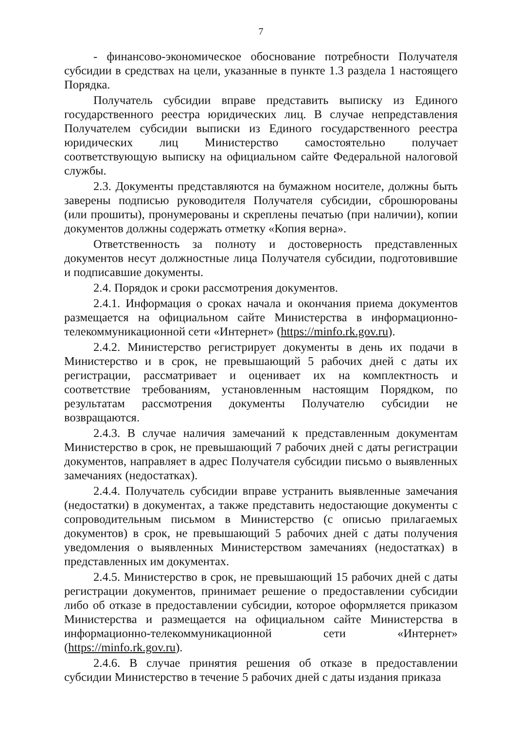7
- финансово-экономическое обоснование потребности Получателя субсидии в средствах на цели, указанные в пункте 1.3 раздела 1 настоящего Порядка.
Получатель субсидии вправе представить выписку из Единого государственного реестра юридических лиц. В случае непредставления Получателем субсидии выписки из Единого государственного реестра юридических лиц Министерство самостоятельно получает соответствующую выписку на официальном сайте Федеральной налоговой службы.
2.3. Документы представляются на бумажном носителе, должны быть заверены подписью руководителя Получателя субсидии, сброшюрованы (или прошиты), пронумерованы и скреплены печатью (при наличии), копии документов должны содержать отметку «Копия верна».
Ответственность за полноту и достоверность представленных документов несут должностные лица Получателя субсидии, подготовившие и подписавшие документы.
2.4. Порядок и сроки рассмотрения документов.
2.4.1. Информация о сроках начала и окончания приема документов размещается на официальном сайте Министерства в информационно-телекоммуникационной сети «Интернет» (https://minfo.rk.gov.ru).
2.4.2. Министерство регистрирует документы в день их подачи в Министерство и в срок, не превышающий 5 рабочих дней с даты их регистрации, рассматривает и оценивает их на комплектность и соответствие требованиям, установленным настоящим Порядком, по результатам рассмотрения документы Получателю субсидии не возвращаются.
2.4.3. В случае наличия замечаний к представленным документам Министерство в срок, не превышающий 7 рабочих дней с даты регистрации документов, направляет в адрес Получателя субсидии письмо о выявленных замечаниях (недостатках).
2.4.4. Получатель субсидии вправе устранить выявленные замечания (недостатки) в документах, а также представить недостающие документы с сопроводительным письмом в Министерство (с описью прилагаемых документов) в срок, не превышающий 5 рабочих дней с даты получения уведомления о выявленных Министерством замечаниях (недостатках) в представленных им документах.
2.4.5. Министерство в срок, не превышающий 15 рабочих дней с даты регистрации документов, принимает решение о предоставлении субсидии либо об отказе в предоставлении субсидии, которое оформляется приказом Министерства и размещается на официальном сайте Министерства в информационно-телекоммуникационной сети «Интернет» (https://minfo.rk.gov.ru).
2.4.6. В случае принятия решения об отказе в предоставлении субсидии Министерство в течение 5 рабочих дней с даты издания приказа